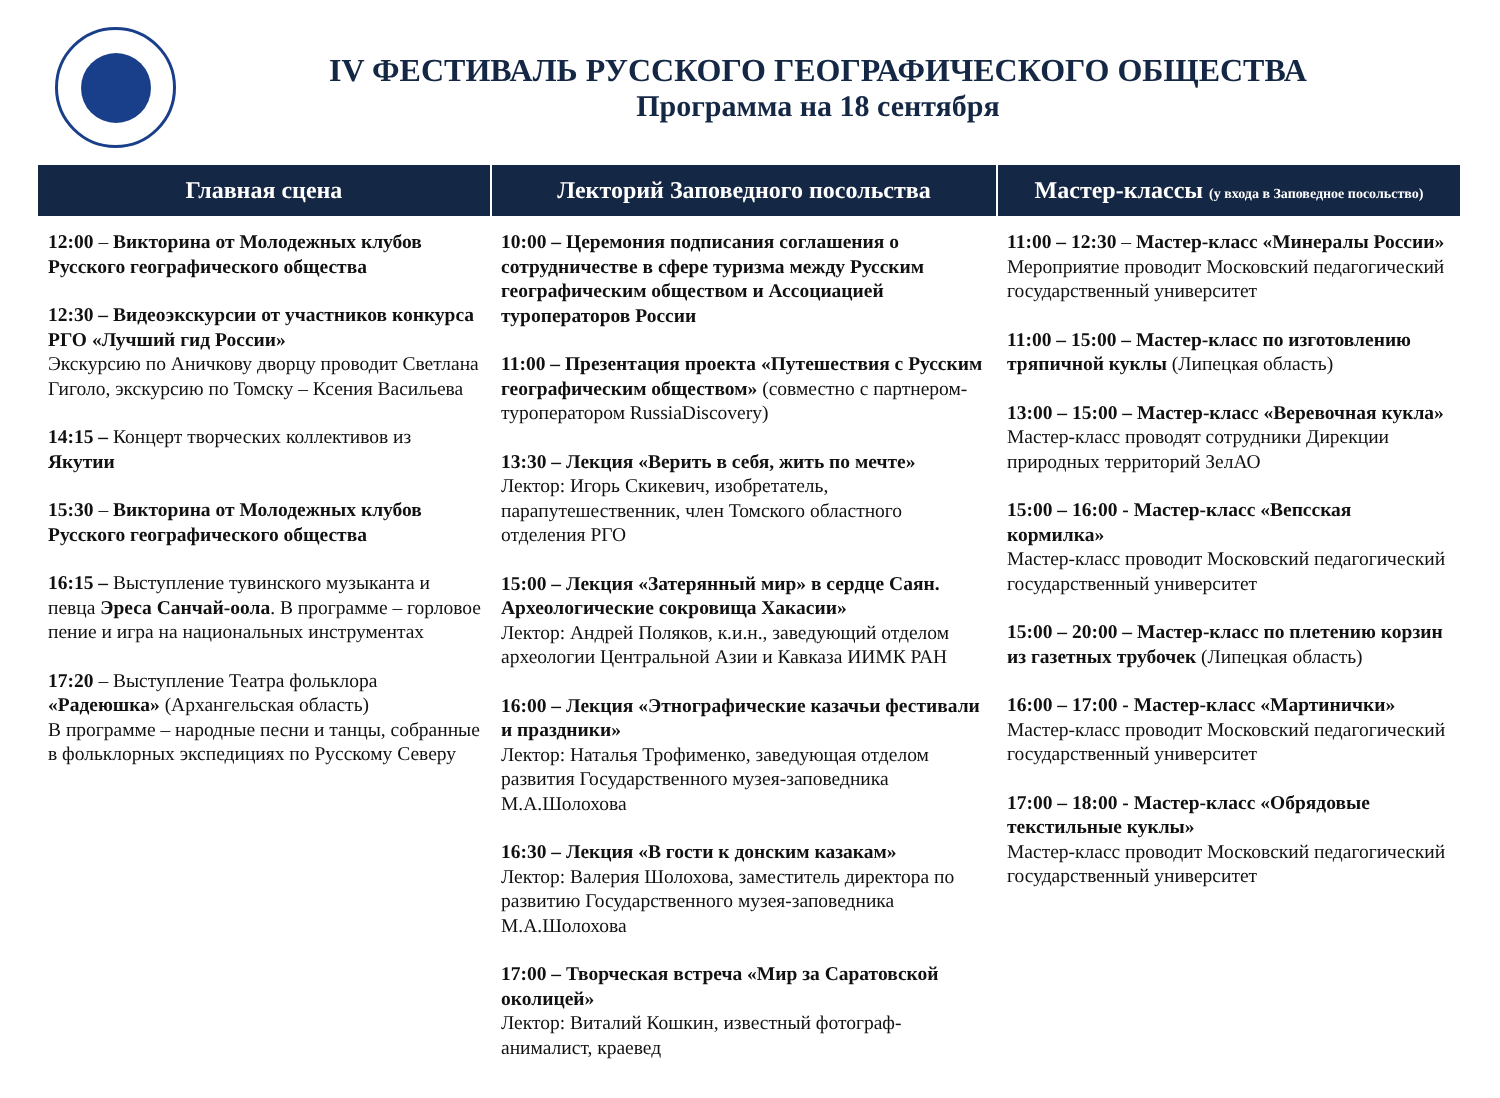IV ФЕСТИВАЛЬ РУССКОГО ГЕОГРАФИЧЕСКОГО ОБЩЕСТВА
Программа на 18 сентября
| Главная сцена | Лекторий Заповедного посольства | Мастер-классы (у входа в Заповедное посольство) |
| --- | --- | --- |
| 12:00 – Викторина от Молодежных клубов Русского географического общества 12:30 – Видеоэкскурсии от участников конкурса РГО «Лучший гид России» Экскурсию по Аничкову дворцу проводит Светлана Гиголо, экскурсию по Томску – Ксения Васильева 14:15 – Концерт творческих коллективов из Якутии 15:30 – Викторина от Молодежных клубов Русского географического общества 16:15 – Выступление тувинского музыканта и певца Эреса Санчай-оола . В программе – горловое пение и игра на национальных инструментах 17:20 – Выступление Театра фольклора «Радеюшка» (Архангельская область) В программе – народные песни и танцы, собранные в фольклорных экспедициях по Русскому Северу | 10:00 – Церемония подписания соглашения о сотрудничестве в сфере туризма между Русским географическим обществом и Ассоциацией туроператоров России 11:00 – Презентация проекта «Путешествия с Русским географическим обществом» (совместно с партнером-туроператором RussiaDiscovery) 13:30 – Лекция «Верить в себя, жить по мечте» Лектор: Игорь Скикевич, изобретатель, парапутешественник, член Томского областного отделения РГО 15:00 – Лекция «Затерянный мир» в сердце Саян. Археологические сокровища Хакасии» Лектор: Андрей Поляков, к.и.н., заведующий отделом археологии Центральной Азии и Кавказа ИИМК РАН 16:00 – Лекция «Этнографические казачьи фестивали и праздники» Лектор: Наталья Трофименко, заведующая отделом развития Государственного музея-заповедника М.А.Шолохова 16:30 – Лекция «В гости к донским казакам» Лектор: Валерия Шолохова, заместитель директора по развитию Государственного музея-заповедника М.А.Шолохова 17:00 – Творческая встреча «Мир за Саратовской околицей» Лектор: Виталий Кошкин, известный фотограф-анималист, краевед | 11:00 – 12:30 – Мастер-класс «Минералы России» Мероприятие проводит Московский педагогический государственный университет 11:00 – 15:00 – Мастер-класс по изготовлению тряпичной куклы (Липецкая область) 13:00 – 15:00 – Мастер-класс «Веревочная кукла» Мастер-класс проводят сотрудники Дирекции природных территорий ЗелАО 15:00 – 16:00 - Мастер-класс «Вепсская кормилка» Мастер-класс проводит Московский педагогический государственный университет 15:00 – 20:00 – Мастер-класс по плетению корзин из газетных трубочек (Липецкая область) 16:00 – 17:00 - Мастер-класс «Мартинички» Мастер-класс проводит Московский педагогический государственный университет 17:00 – 18:00 - Мастер-класс «Обрядовые текстильные куклы» Мастер-класс проводит Московский педагогический государственный университет |